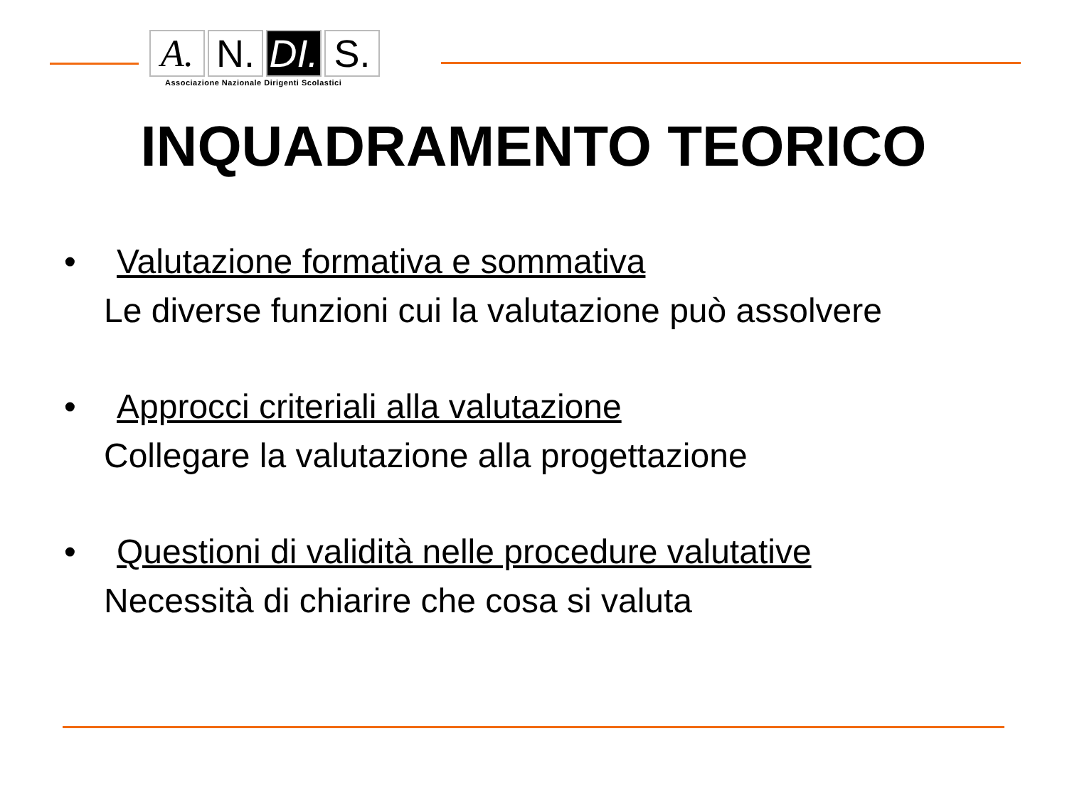A. N. DI.
S.
Associazione Nazionale Dirigenti Scolastici
INQUADRAMENTO TEORICO
• Valutazione formativa e sommativa
Le diverse funzioni cui la valutazione può assolvere
• Approcci criteriali alla valutazione
Collegare la valutazione alla progettazione
• Questioni di validità nelle procedure valutative
Necessità di chiarire che cosa si valuta